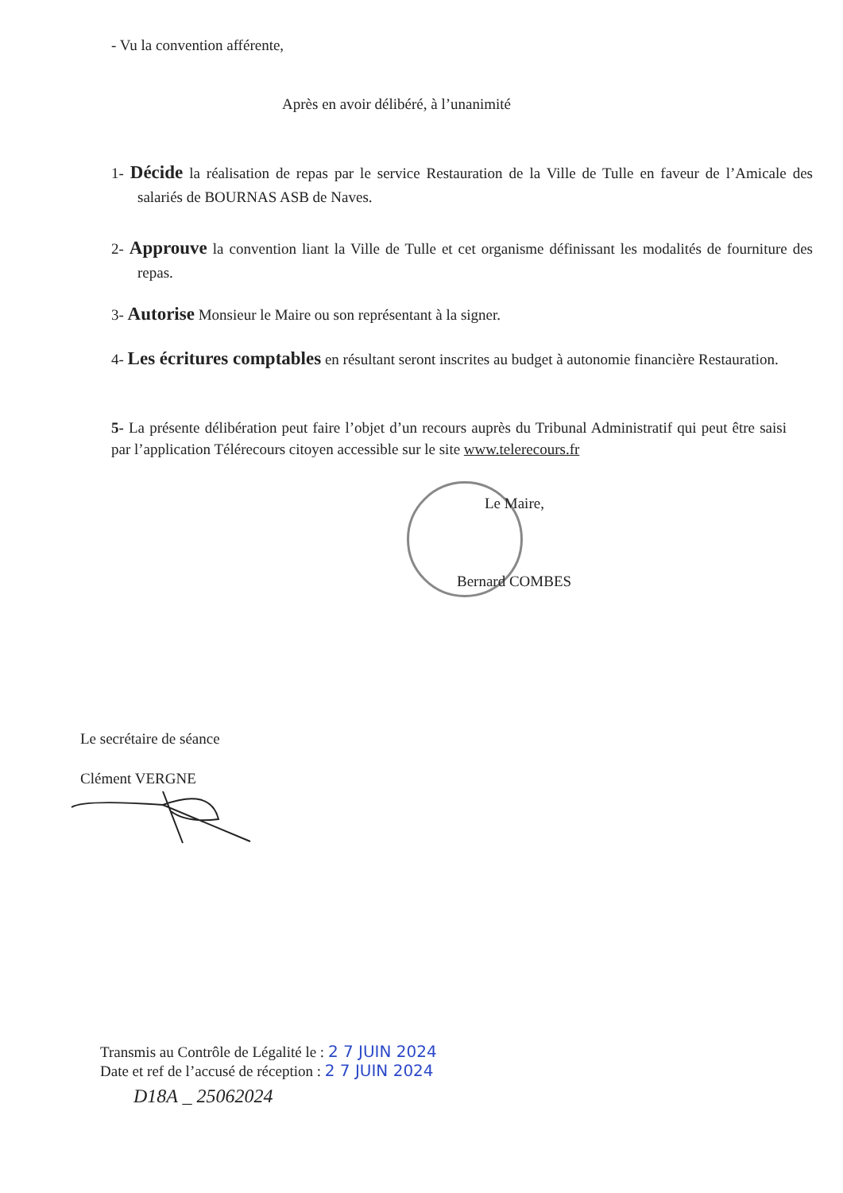- Vu la convention afférente,
Après en avoir délibéré, à l’unanimité
1- Décide la réalisation de repas par le service Restauration de la Ville de Tulle en faveur de l’Amicale des salariés de BOURNAS ASB de Naves.
2- Approuve la convention liant la Ville de Tulle et cet organisme définissant les modalités de fourniture des repas.
3- Autorise Monsieur le Maire ou son représentant à la signer.
4- Les écritures comptables en résultant seront inscrites au budget à autonomie financière Restauration.
5- La présente délibération peut faire l’objet d’un recours auprès du Tribunal Administratif qui peut être saisi par l’application Télérecours citoyen accessible sur le site www.telerecours.fr
Le Maire,
Bernard COMBES
Le secrétaire de séance
Clément VERGNE
Transmis au Contrôle de Légalité le : 2 7 JUIN 2024
Date et ref de l’accusé de réception : 2 7 JUIN 2024
D18A _ 25062024